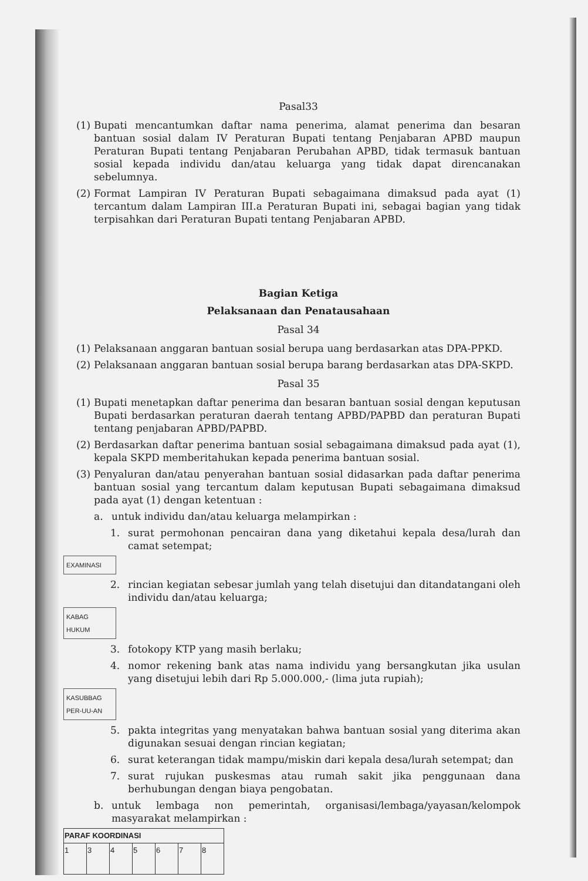Pasal33
(1) Bupati mencantumkan daftar nama penerima, alamat penerima dan besaran bantuan sosial dalam IV Peraturan Bupati tentang Penjabaran APBD maupun Peraturan Bupati tentang Penjabaran Perubahan APBD, tidak termasuk bantuan sosial kepada individu dan/atau keluarga yang tidak dapat direncanakan sebelumnya.
(2) Format Lampiran IV Peraturan Bupati sebagaimana dimaksud pada ayat (1) tercantum dalam Lampiran III.a Peraturan Bupati ini, sebagai bagian yang tidak terpisahkan dari Peraturan Bupati tentang Penjabaran APBD.
Bagian Ketiga
Pelaksanaan dan Penatausahaan
Pasal 34
(1) Pelaksanaan anggaran bantuan sosial berupa uang berdasarkan atas DPA-PPKD.
(2) Pelaksanaan anggaran bantuan sosial berupa barang berdasarkan atas DPA-SKPD.
Pasal 35
(1) Bupati menetapkan daftar penerima dan besaran bantuan sosial dengan keputusan Bupati berdasarkan peraturan daerah tentang APBD/PAPBD dan peraturan Bupati tentang penjabaran APBD/PAPBD.
(2) Berdasarkan daftar penerima bantuan sosial sebagaimana dimaksud pada ayat (1), kepala SKPD memberitahukan kepada penerima bantuan sosial.
(3) Penyaluran dan/atau penyerahan bantuan sosial didasarkan pada daftar penerima bantuan sosial yang tercantum dalam keputusan Bupati sebagaimana dimaksud pada ayat (1) dengan ketentuan :
a. untuk individu dan/atau keluarga melampirkan :
1. surat permohonan pencairan dana yang diketahui kepala desa/lurah dan camat setempat;
EXAMINASI
2. rincian kegiatan sebesar jumlah yang telah disetujui dan ditandatangani oleh individu dan/atau keluarga;
KABAG HUKUM
3. fotokopy KTP yang masih berlaku;
4. nomor rekening bank atas nama individu yang bersangkutan jika usulan yang disetujui lebih dari Rp 5.000.000,- (lima juta rupiah);
KASUBBAG PER-UU-AN
5. pakta integritas yang menyatakan bahwa bantuan sosial yang diterima akan digunakan sesuai dengan rincian kegiatan;
6. surat keterangan tidak mampu/miskin dari kepala desa/lurah setempat; dan
7. surat rujukan puskesmas atau rumah sakit jika penggunaan dana berhubungan dengan biaya pengobatan.
b. untuk lembaga non pemerintah, organisasi/lembaga/yayasan/kelompok masyarakat melampirkan :
| PARAF KOORDINASI | | | | | | |
| 1 | 3 | 4 | 5 | 6 | 7 | 8 |